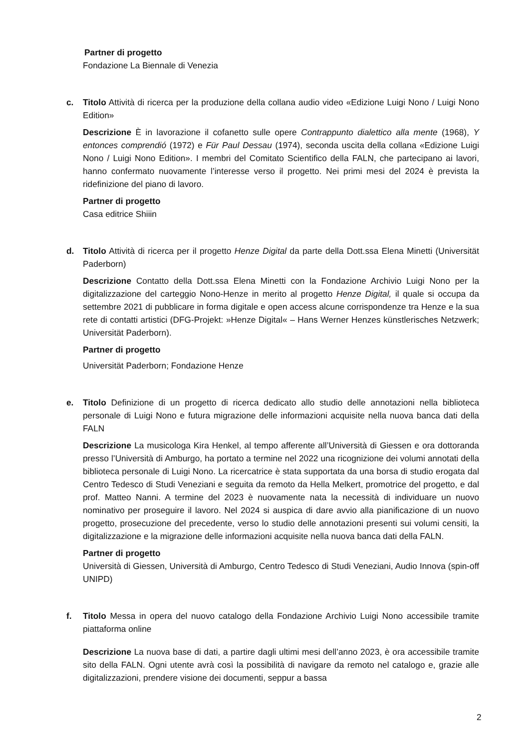Partner di progetto
Fondazione La Biennale di Venezia
c. Titolo Attività di ricerca per la produzione della collana audio video «Edizione Luigi Nono / Luigi Nono Edition»
Descrizione È in lavorazione il cofanetto sulle opere Contrappunto dialettico alla mente (1968), Y entonces comprendió (1972) e Für Paul Dessau (1974), seconda uscita della collana «Edizione Luigi Nono / Luigi Nono Edition». I membri del Comitato Scientifico della FALN, che partecipano ai lavori, hanno confermato nuovamente l’interesse verso il progetto. Nei primi mesi del 2024 è prevista la ridefinizione del piano di lavoro.
Partner di progetto
Casa editrice Shiiin
d. Titolo Attività di ricerca per il progetto Henze Digital da parte della Dott.ssa Elena Minetti (Universität Paderborn)
Descrizione Contatto della Dott.ssa Elena Minetti con la Fondazione Archivio Luigi Nono per la digitalizzazione del carteggio Nono-Henze in merito al progetto Henze Digital, il quale si occupa da settembre 2021 di pubblicare in forma digitale e open access alcune corrispondenze tra Henze e la sua rete di contatti artistici (DFG-Projekt: »Henze Digital« – Hans Werner Henzes künstlerisches Netzwerk; Universität Paderborn).
Partner di progetto
Universität Paderborn; Fondazione Henze
e. Titolo Definizione di un progetto di ricerca dedicato allo studio delle annotazioni nella biblioteca personale di Luigi Nono e futura migrazione delle informazioni acquisite nella nuova banca dati della FALN
Descrizione La musicologa Kira Henkel, al tempo afferente all’Università di Giessen e ora dottoranda presso l’Università di Amburgo, ha portato a termine nel 2022 una ricognizione dei volumi annotati della biblioteca personale di Luigi Nono. La ricercatrice è stata supportata da una borsa di studio erogata dal Centro Tedesco di Studi Veneziani e seguita da remoto da Hella Melkert, promotrice del progetto, e dal prof. Matteo Nanni. A termine del 2023 è nuovamente nata la necessità di individuare un nuovo nominativo per proseguire il lavoro. Nel 2024 si auspica di dare avvio alla pianificazione di un nuovo progetto, prosecuzione del precedente, verso lo studio delle annotazioni presenti sui volumi censiti, la digitalizzazione e la migrazione delle informazioni acquisite nella nuova banca dati della FALN.
Partner di progetto
Università di Giessen, Università di Amburgo, Centro Tedesco di Studi Veneziani, Audio Innova (spin-off UNIPD)
f. Titolo Messa in opera del nuovo catalogo della Fondazione Archivio Luigi Nono accessibile tramite piattaforma online
Descrizione La nuova base di dati, a partire dagli ultimi mesi dell’anno 2023, è ora accessibile tramite sito della FALN. Ogni utente avrà così la possibilità di navigare da remoto nel catalogo e, grazie alle digitalizzazioni, prendere visione dei documenti, seppur a bassa
2